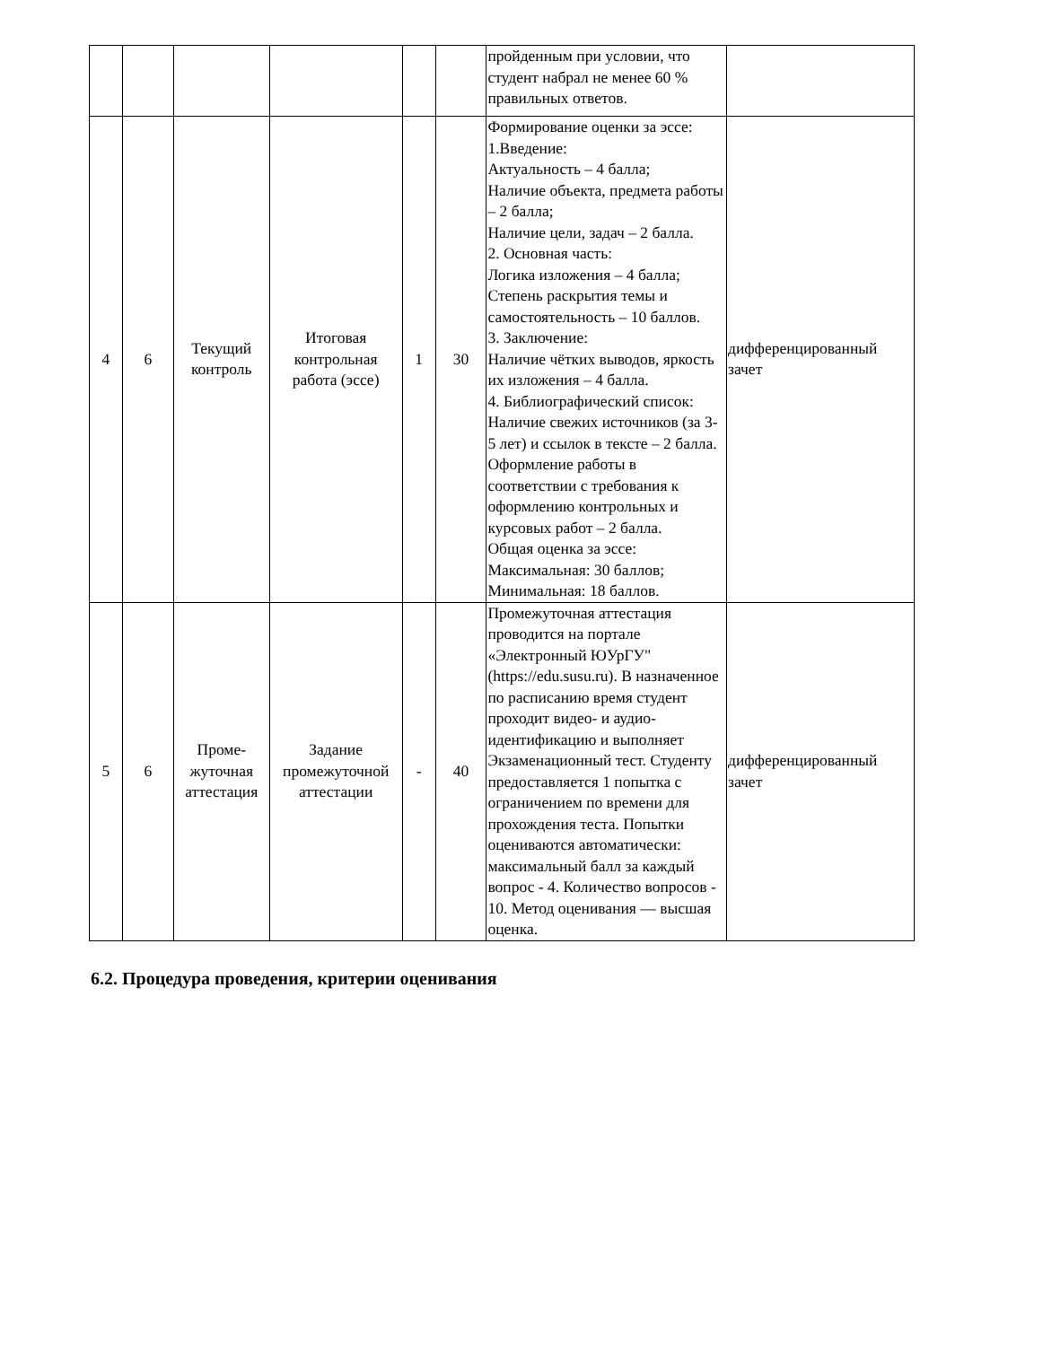| | | | | | | пройденным при условии, что студент набрал не менее 60 % правильных ответов. | |
| 4 | 6 | Текущий контроль | Итоговая контрольная работа (эссе) | 1 | 30 | Формирование оценки за эссе: 1.Введение: Актуальность – 4 балла; Наличие объекта, предмета работы – 2 балла; Наличие цели, задач – 2 балла. 2. Основная часть: Логика изложения – 4 балла; Степень раскрытия темы и самостоятельность – 10 баллов. 3. Заключение: Наличие чётких выводов, яркость их изложения – 4 балла. 4. Библиографический список: Наличие свежих источников (за 3-5 лет) и ссылок в тексте – 2 балла. Оформление работы в соответствии с требования к оформлению контрольных и курсовых работ – 2 балла. Общая оценка за эссе: Максимальная: 30 баллов; Минимальная: 18 баллов. | дифференцированный зачет |
| 5 | 6 | Проме- жуточная аттестация | Задание промежуточной аттестации | - | 40 | Промежуточная аттестация проводится на портале «Электронный ЮУрГУ" (https://edu.susu.ru). В назначенное по расписанию время студент проходит видео- и аудио-идентификацию и выполняет Экзаменационный тест. Студенту предоставляется 1 попытка с ограничением по времени для прохождения теста. Попытки оцениваются автоматически: максимальный балл за каждый вопрос - 4. Количество вопросов - 10. Метод оценивания — высшая оценка. | дифференцированный зачет |
6.2. Процедура проведения, критерии оценивания